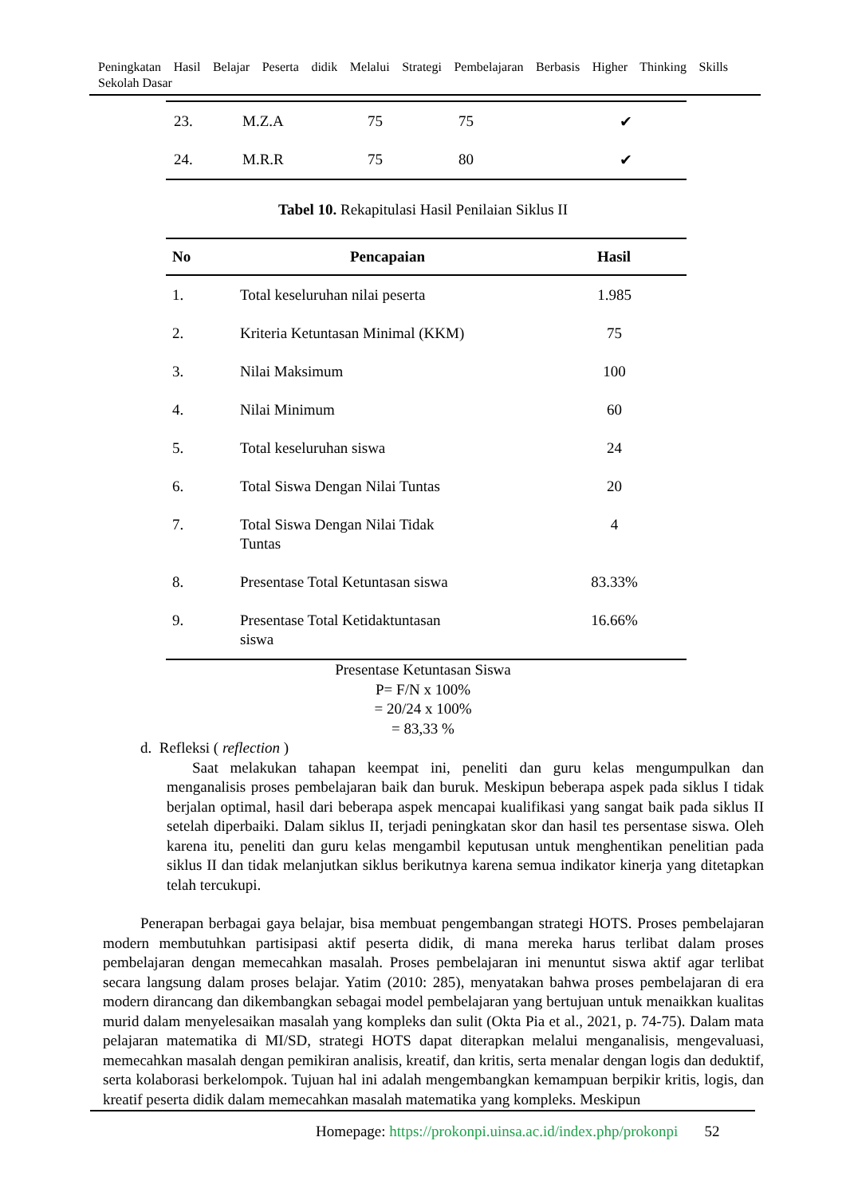Peningkatan Hasil Belajar Peserta didik Melalui Strategi Pembelajaran Berbasis Higher Thinking Skills
Sekolah Dasar
| 23. | M.Z.A | 75 | 75 | ✔ |
| 24. | M.R.R | 75 | 80 | ✔ |
Tabel 10. Rekapitulasi Hasil Penilaian Siklus II
| No | Pencapaian | Hasil |
| --- | --- | --- |
| 1. | Total keseluruhan nilai peserta | 1.985 |
| 2. | Kriteria Ketuntasan Minimal (KKM) | 75 |
| 3. | Nilai Maksimum | 100 |
| 4. | Nilai Minimum | 60 |
| 5. | Total keseluruhan siswa | 24 |
| 6. | Total Siswa Dengan Nilai Tuntas | 20 |
| 7. | Total Siswa Dengan Nilai Tidak Tuntas | 4 |
| 8. | Presentase Total Ketuntasan siswa | 83.33% |
| 9. | Presentase Total Ketidaktuntasan siswa | 16.66% |
Presentase Ketuntasan Siswa
P= F/N x 100%
= 20/24 x 100%
= 83,33 %
d. Refleksi ( reflection )
Saat melakukan tahapan keempat ini, peneliti dan guru kelas mengumpulkan dan menganalisis proses pembelajaran baik dan buruk. Meskipun beberapa aspek pada siklus I tidak berjalan optimal, hasil dari beberapa aspek mencapai kualifikasi yang sangat baik pada siklus II setelah diperbaiki. Dalam siklus II, terjadi peningkatan skor dan hasil tes persentase siswa. Oleh karena itu, peneliti dan guru kelas mengambil keputusan untuk menghentikan penelitian pada siklus II dan tidak melanjutkan siklus berikutnya karena semua indikator kinerja yang ditetapkan telah tercukupi.
Penerapan berbagai gaya belajar, bisa membuat pengembangan strategi HOTS. Proses pembelajaran modern membutuhkan partisipasi aktif peserta didik, di mana mereka harus terlibat dalam proses pembelajaran dengan memecahkan masalah. Proses pembelajaran ini menuntut siswa aktif agar terlibat secara langsung dalam proses belajar. Yatim (2010: 285), menyatakan bahwa proses pembelajaran di era modern dirancang dan dikembangkan sebagai model pembelajaran yang bertujuan untuk menaikkan kualitas murid dalam menyelesaikan masalah yang kompleks dan sulit (Okta Pia et al., 2021, p. 74-75). Dalam mata pelajaran matematika di MI/SD, strategi HOTS dapat diterapkan melalui menganalisis, mengevaluasi, memecahkan masalah dengan pemikiran analisis, kreatif, dan kritis, serta menalar dengan logis dan deduktif, serta kolaborasi berkelompok. Tujuan hal ini adalah mengembangkan kemampuan berpikir kritis, logis, dan kreatif peserta didik dalam memecahkan masalah matematika yang kompleks. Meskipun
Homepage: https://prokonpi.uinsa.ac.id/index.php/prokonpi 52